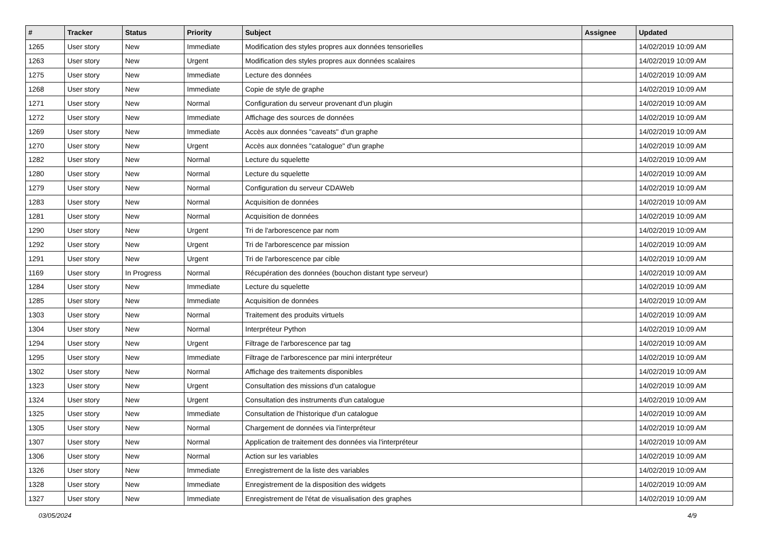| # | Tracker | Status | Priority | Subject | Assignee | Updated |
| --- | --- | --- | --- | --- | --- | --- |
| 1265 | User story | New | Immediate | Modification des styles propres aux données tensorielles | | 14/02/2019 10:09 AM |
| 1263 | User story | New | Urgent | Modification des styles propres aux données scalaires | | 14/02/2019 10:09 AM |
| 1275 | User story | New | Immediate | Lecture des données | | 14/02/2019 10:09 AM |
| 1268 | User story | New | Immediate | Copie de style de graphe | | 14/02/2019 10:09 AM |
| 1271 | User story | New | Normal | Configuration du serveur provenant d'un plugin | | 14/02/2019 10:09 AM |
| 1272 | User story | New | Immediate | Affichage des sources de données | | 14/02/2019 10:09 AM |
| 1269 | User story | New | Immediate | Accès aux données "caveats" d'un graphe | | 14/02/2019 10:09 AM |
| 1270 | User story | New | Urgent | Accès aux données "catalogue" d'un graphe | | 14/02/2019 10:09 AM |
| 1282 | User story | New | Normal | Lecture du squelette | | 14/02/2019 10:09 AM |
| 1280 | User story | New | Normal | Lecture du squelette | | 14/02/2019 10:09 AM |
| 1279 | User story | New | Normal | Configuration du serveur CDAWeb | | 14/02/2019 10:09 AM |
| 1283 | User story | New | Normal | Acquisition de données | | 14/02/2019 10:09 AM |
| 1281 | User story | New | Normal | Acquisition de données | | 14/02/2019 10:09 AM |
| 1290 | User story | New | Urgent | Tri de l'arborescence par nom | | 14/02/2019 10:09 AM |
| 1292 | User story | New | Urgent | Tri de l'arborescence par mission | | 14/02/2019 10:09 AM |
| 1291 | User story | New | Urgent | Tri de l'arborescence par cible | | 14/02/2019 10:09 AM |
| 1169 | User story | In Progress | Normal | Récupération des données (bouchon distant type serveur) | | 14/02/2019 10:09 AM |
| 1284 | User story | New | Immediate | Lecture du squelette | | 14/02/2019 10:09 AM |
| 1285 | User story | New | Immediate | Acquisition de données | | 14/02/2019 10:09 AM |
| 1303 | User story | New | Normal | Traitement des produits virtuels | | 14/02/2019 10:09 AM |
| 1304 | User story | New | Normal | Interpréteur Python | | 14/02/2019 10:09 AM |
| 1294 | User story | New | Urgent | Filtrage de l'arborescence par tag | | 14/02/2019 10:09 AM |
| 1295 | User story | New | Immediate | Filtrage de l'arborescence par mini interpréteur | | 14/02/2019 10:09 AM |
| 1302 | User story | New | Normal | Affichage des traitements disponibles | | 14/02/2019 10:09 AM |
| 1323 | User story | New | Urgent | Consultation des missions d'un catalogue | | 14/02/2019 10:09 AM |
| 1324 | User story | New | Urgent | Consultation des instruments d'un catalogue | | 14/02/2019 10:09 AM |
| 1325 | User story | New | Immediate | Consultation de l'historique d'un catalogue | | 14/02/2019 10:09 AM |
| 1305 | User story | New | Normal | Chargement de données via l'interpréteur | | 14/02/2019 10:09 AM |
| 1307 | User story | New | Normal | Application de traitement des données via l'interpréteur | | 14/02/2019 10:09 AM |
| 1306 | User story | New | Normal | Action sur les variables | | 14/02/2019 10:09 AM |
| 1326 | User story | New | Immediate | Enregistrement de la liste des variables | | 14/02/2019 10:09 AM |
| 1328 | User story | New | Immediate | Enregistrement de la disposition des widgets | | 14/02/2019 10:09 AM |
| 1327 | User story | New | Immediate | Enregistrement de l'état de visualisation des graphes | | 14/02/2019 10:09 AM |
03/05/2024 4/9